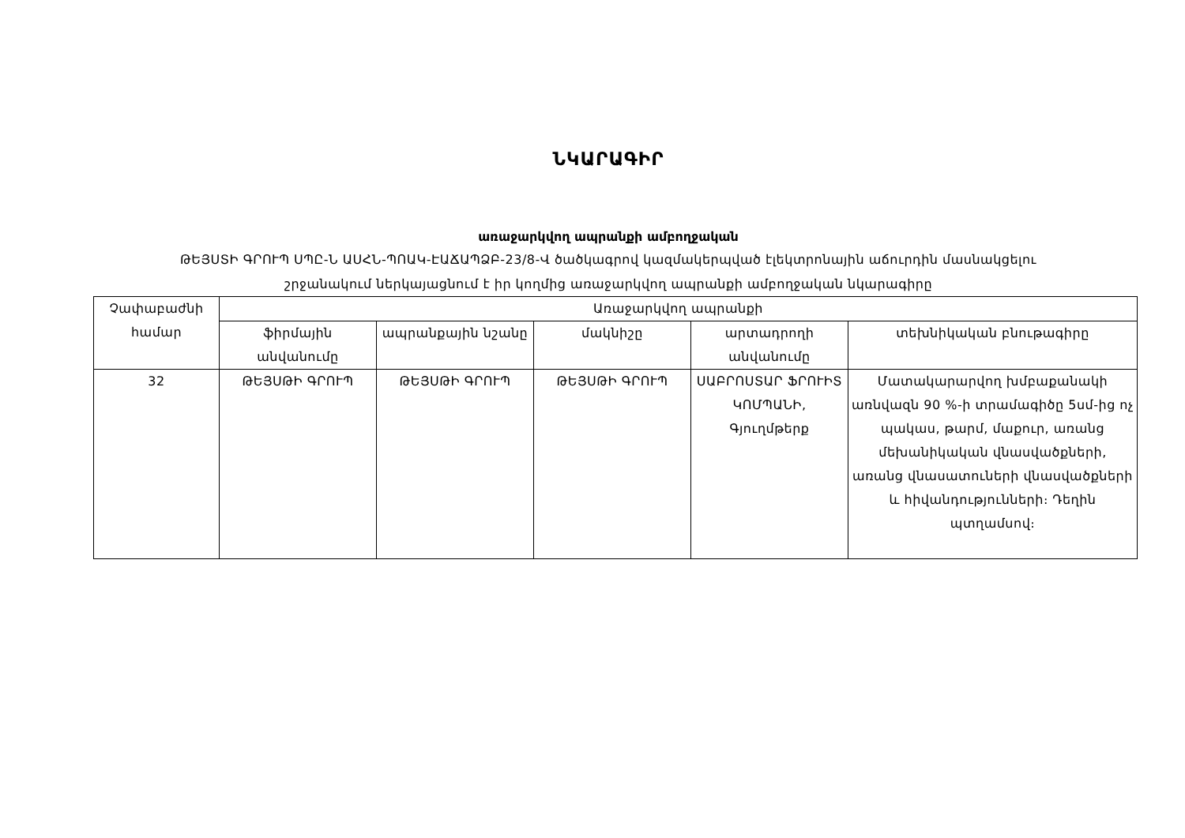ՆԿԱՐԱԳԻՐ
առաջարկվող ապրանքի ամբողջական
ԹԵՅՍՏԻ ԳՐՈՒՊ ՍՊԸ-Ն ԱՍՀՆ-ՊՈԱԿ-ԷԱՃԱՊՁԲ-23/8-Վ ծածկագրով կազմակերպված էլեկտրոնային աճուրդին մասնակցելու
շրջանակում ներկայացնում է իր կողմից առաջարկվող ապրանքի ամբողջական նկարագիրը
| Չափաբաժնի համար | Առաջարկվող ապրանքի | | | | |
| --- | --- | --- | --- | --- | --- |
| | ֆիրմային անվանումը | ապրանքային նշանը | մակնիշը | արտադրողի անվանումը | տեխնիկական բնութագիրը |
| 32 | ԹԵՅՍԹԻ ԳՐՈՒՊ | ԹԵՅՍԹԻ ԳՐՈՒՊ | ԹԵՅՍԹԻ ԳՐՈՒՊ | ՍԱԲՐՈՍՏԱՐ ՖՐՈՒԻՏ ԿՈՄՊԱՆԻ, Գյուղմթերք | Մատակարարվող խմբաքանակի առնվազն 90 %-ի տրամագիծը 5սմ-ից ոչ պակաս, թարմ, մաքուր, առանց մեխանիկական վնասվածքների, առանց վնասատուների վնասվածքների և հիվանդությունների։ Դեղին պտղամսով։ |